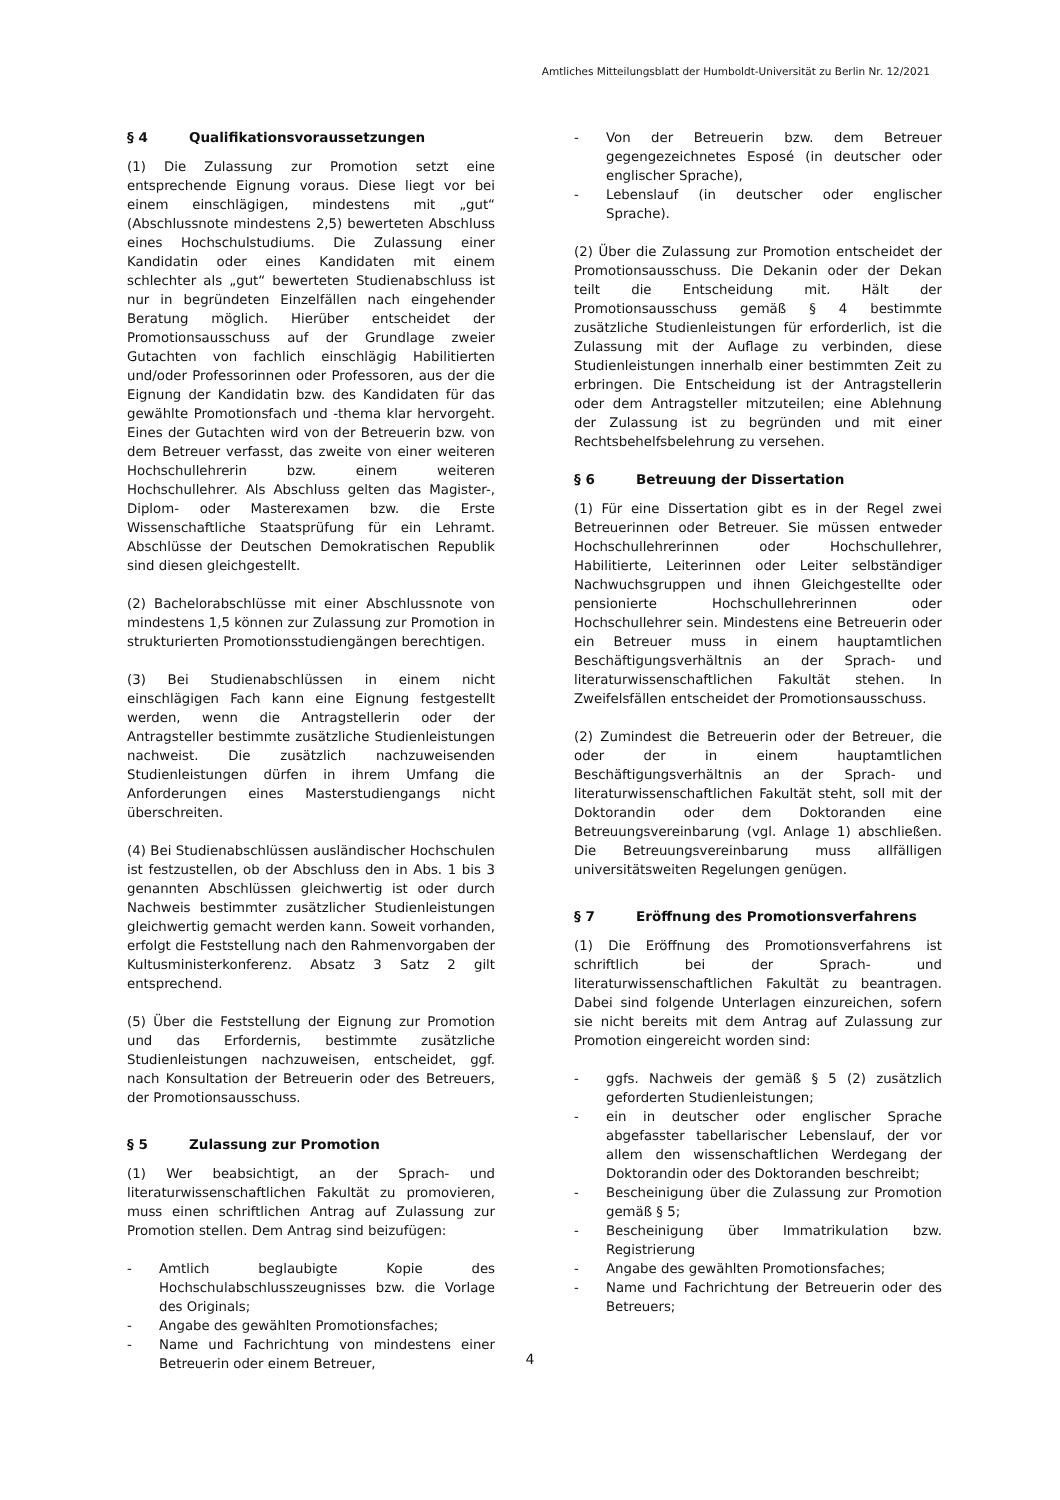Amtliches Mitteilungsblatt der Humboldt-Universität zu Berlin Nr. 12/2021
§ 4 Qualifikationsvoraussetzungen
(1) Die Zulassung zur Promotion setzt eine entsprechende Eignung voraus. Diese liegt vor bei einem einschlägigen, mindestens mit „gut“ (Abschlussnote mindestens 2,5) bewerteten Abschluss eines Hochschulstudiums. Die Zulassung einer Kandidatin oder eines Kandidaten mit einem schlechter als „gut“ bewerteten Studienabschluss ist nur in begründeten Einzelfällen nach eingehender Beratung möglich. Hierüber entscheidet der Promotionsausschuss auf der Grundlage zweier Gutachten von fachlich einschlägig Habilitierten und/oder Professorinnen oder Professoren, aus der die Eignung der Kandidatin bzw. des Kandidaten für das gewählte Promotionsfach und -thema klar hervorgeht. Eines der Gutachten wird von der Betreuerin bzw. von dem Betreuer verfasst, das zweite von einer weiteren Hochschullehrerin bzw. einem weiteren Hochschullehrer. Als Abschluss gelten das Magister-, Diplom- oder Masterexamen bzw. die Erste Wissenschaftliche Staatsprüfung für ein Lehramt. Abschlüsse der Deutschen Demokratischen Republik sind diesen gleichgestellt.
(2) Bachelorabschlüsse mit einer Abschlussnote von mindestens 1,5 können zur Zulassung zur Promotion in strukturierten Promotionsstudiengängen berechtigen.
(3) Bei Studienabschlüssen in einem nicht einschlägigen Fach kann eine Eignung festgestellt werden, wenn die Antragstellerin oder der Antragsteller bestimmte zusätzliche Studienleistungen nachweist. Die zusätzlich nachzuweisenden Studienleistungen dürfen in ihrem Umfang die Anforderungen eines Masterstudiengangs nicht überschreiten.
(4) Bei Studienabschlüssen ausländischer Hochschulen ist festzustellen, ob der Abschluss den in Abs. 1 bis 3 genannten Abschlüssen gleichwertig ist oder durch Nachweis bestimmter zusätzlicher Studienleistungen gleichwertig gemacht werden kann. Soweit vorhanden, erfolgt die Feststellung nach den Rahmenvorgaben der Kultusministerkonferenz. Absatz 3 Satz 2 gilt entsprechend.
(5) Über die Feststellung der Eignung zur Promotion und das Erfordernis, bestimmte zusätzliche Studienleistungen nachzuweisen, entscheidet, ggf. nach Konsultation der Betreuerin oder des Betreuers, der Promotionsausschuss.
§ 5 Zulassung zur Promotion
(1) Wer beabsichtigt, an der Sprach- und literaturwissenschaftlichen Fakultät zu promovieren, muss einen schriftlichen Antrag auf Zulassung zur Promotion stellen. Dem Antrag sind beizufügen:
- Amtlich beglaubigte Kopie des Hochschulabschlusszeugnisses bzw. die Vorlage des Originals;
- Angabe des gewählten Promotionsfaches;
- Name und Fachrichtung von mindestens einer Betreuerin oder einem Betreuer,
- Von der Betreuerin bzw. dem Betreuer gegengezeichnetes Esposé (in deutscher oder englischer Sprache),
- Lebenslauf (in deutscher oder englischer Sprache).
(2) Über die Zulassung zur Promotion entscheidet der Promotionsausschuss. Die Dekanin oder der Dekan teilt die Entscheidung mit. Hält der Promotionsausschuss gemäß § 4 bestimmte zusätzliche Studienleistungen für erforderlich, ist die Zulassung mit der Auflage zu verbinden, diese Studienleistungen innerhalb einer bestimmten Zeit zu erbringen. Die Entscheidung ist der Antragstellerin oder dem Antragsteller mitzuteilen; eine Ablehnung der Zulassung ist zu begründen und mit einer Rechtsbehelfsbelehrung zu versehen.
§ 6 Betreuung der Dissertation
(1) Für eine Dissertation gibt es in der Regel zwei Betreuerinnen oder Betreuer. Sie müssen entweder Hochschullehrerinnen oder Hochschullehrer, Habilitierte, Leiterinnen oder Leiter selbständiger Nachwuchsgruppen und ihnen Gleichgestellte oder pensionierte Hochschullehrerinnen oder Hochschullehrer sein. Mindestens eine Betreuerin oder ein Betreuer muss in einem hauptamtlichen Beschäftigungsverhältnis an der Sprach- und literaturwissenschaftlichen Fakultät stehen. In Zweifelsfällen entscheidet der Promotionsausschuss.
(2) Zumindest die Betreuerin oder der Betreuer, die oder der in einem hauptamtlichen Beschäftigungsverhältnis an der Sprach- und literaturwissenschaftlichen Fakultät steht, soll mit der Doktorandin oder dem Doktoranden eine Betreuungsvereinbarung (vgl. Anlage 1) abschließen. Die Betreuungsvereinbarung muss allfälligen universitätsweiten Regelungen genügen.
§ 7 Eröffnung des Promotionsverfahrens
(1) Die Eröffnung des Promotionsverfahrens ist schriftlich bei der Sprach- und literaturwissenschaftlichen Fakultät zu beantragen. Dabei sind folgende Unterlagen einzureichen, sofern sie nicht bereits mit dem Antrag auf Zulassung zur Promotion eingereicht worden sind:
- ggfs. Nachweis der gemäß § 5 (2) zusätzlich geforderten Studienleistungen;
- ein in deutscher oder englischer Sprache abgefasster tabellarischer Lebenslauf, der vor allem den wissenschaftlichen Werdegang der Doktorandin oder des Doktoranden beschreibt;
- Bescheinigung über die Zulassung zur Promotion gemäß § 5;
- Bescheinigung über Immatrikulation bzw. Registrierung
- Angabe des gewählten Promotionsfaches;
- Name und Fachrichtung der Betreuerin oder des Betreuers;
4